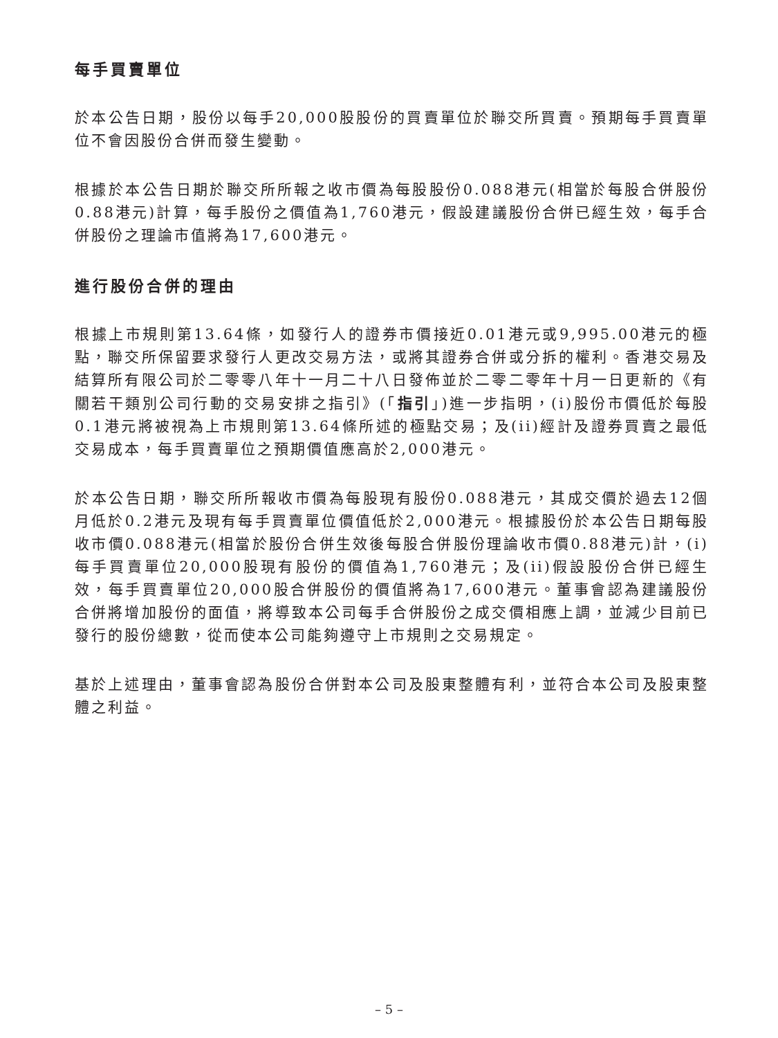每手買賣單位
於本公告日期，股份以每手20,000股股份的買賣單位於聯交所買賣。預期每手買賣單位不會因股份合併而發生變動。
根據於本公告日期於聯交所所報之收市價為每股股份0.088港元(相當於每股合併股份0.88港元)計算，每手股份之價值為1,760港元，假設建議股份合併已經生效，每手合併股份之理論市值將為17,600港元。
進行股份合併的理由
根據上市規則第13.64條，如發行人的證券市價接近0.01港元或9,995.00港元的極點，聯交所保留要求發行人更改交易方法，或將其證券合併或分拆的權利。香港交易及結算所有限公司於二零零八年十一月二十八日發佈並於二零二零年十月一日更新的《有關若干類別公司行動的交易安排之指引》(「指引」)進一步指明，(i)股份市價低於每股0.1港元將被視為上市規則第13.64條所述的極點交易；及(ii)經計及證券買賣之最低交易成本，每手買賣單位之預期價值應高於2,000港元。
於本公告日期，聯交所所報收市價為每股現有股份0.088港元，其成交價於過去12個月低於0.2港元及現有每手買賣單位價值低於2,000港元。根據股份於本公告日期每股收市價0.088港元(相當於股份合併生效後每股合併股份理論收市價0.88港元)計，(i)每手買賣單位20,000股現有股份的價值為1,760港元；及(ii)假設股份合併已經生效，每手買賣單位20,000股合併股份的價值將為17,600港元。董事會認為建議股份合併將增加股份的面值，將導致本公司每手合併股份之成交價相應上調，並減少目前已發行的股份總數，從而使本公司能夠遵守上市規則之交易規定。
基於上述理由，董事會認為股份合併對本公司及股東整體有利，並符合本公司及股東整體之利益。
– 5 –